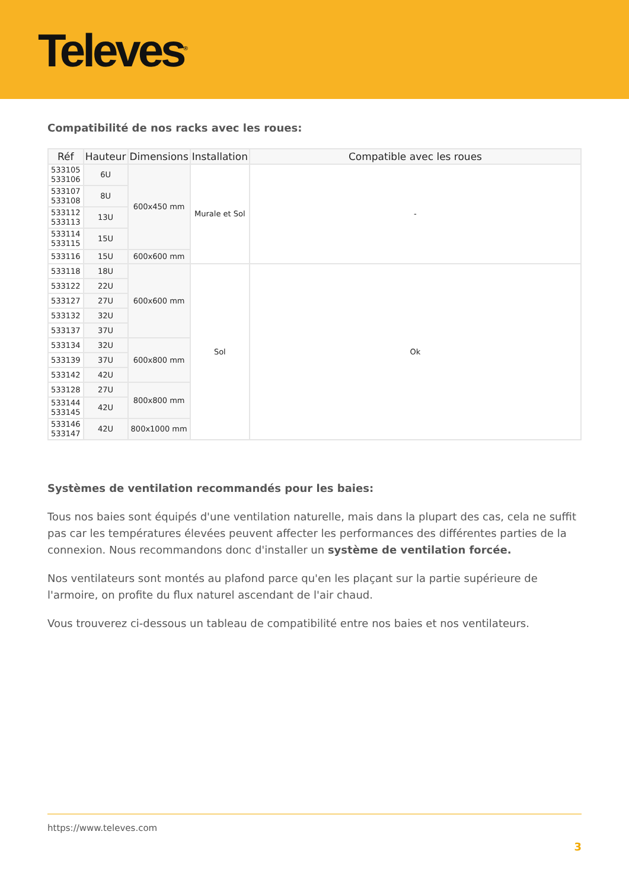Televes<sup>®</sup>
Compatibilité de nos racks avec les roues:
| Réf | Hauteur | Dimensions | Installation | Compatible avec les roues |
| --- | --- | --- | --- | --- |
| 533105 533106 | 6U | 600x450 mm | Murale et Sol | - |
| 533107 533108 | 8U | | | |
| 533112 533113 | 13U | | | |
| 533114 533115 | 15U | | | |
| 533116 | 15U | 600x600 mm | | |
| 533118 | 18U | 600x600 mm | Sol | Ok |
| 533122 | 22U | | | |
| 533127 | 27U | | | |
| 533132 | 32U | | | |
| 533137 | 37U | | | |
| 533134 | 32U | 600x800 mm | | |
| 533139 | 37U | | | |
| 533142 | 42U | | | |
| 533128 | 27U | 800x800 mm | | |
| 533144 533145 | 42U | | | |
| 533146 533147 | 42U | 800x1000 mm | | |
Systèmes de ventilation recommandés pour les baies:
Tous nos baies sont équipés d'une ventilation naturelle, mais dans la plupart des cas, cela ne suffit pas car les températures élevées peuvent affecter les performances des différentes parties de la connexion. Nous recommandons donc d'installer un système de ventilation forcée.
Nos ventilateurs sont montés au plafond parce qu'en les plaçant sur la partie supérieure de l'armoire, on profite du flux naturel ascendant de l'air chaud.
Vous trouverez ci-dessous un tableau de compatibilité entre nos baies et nos ventilateurs.
https://www.televes.com
3